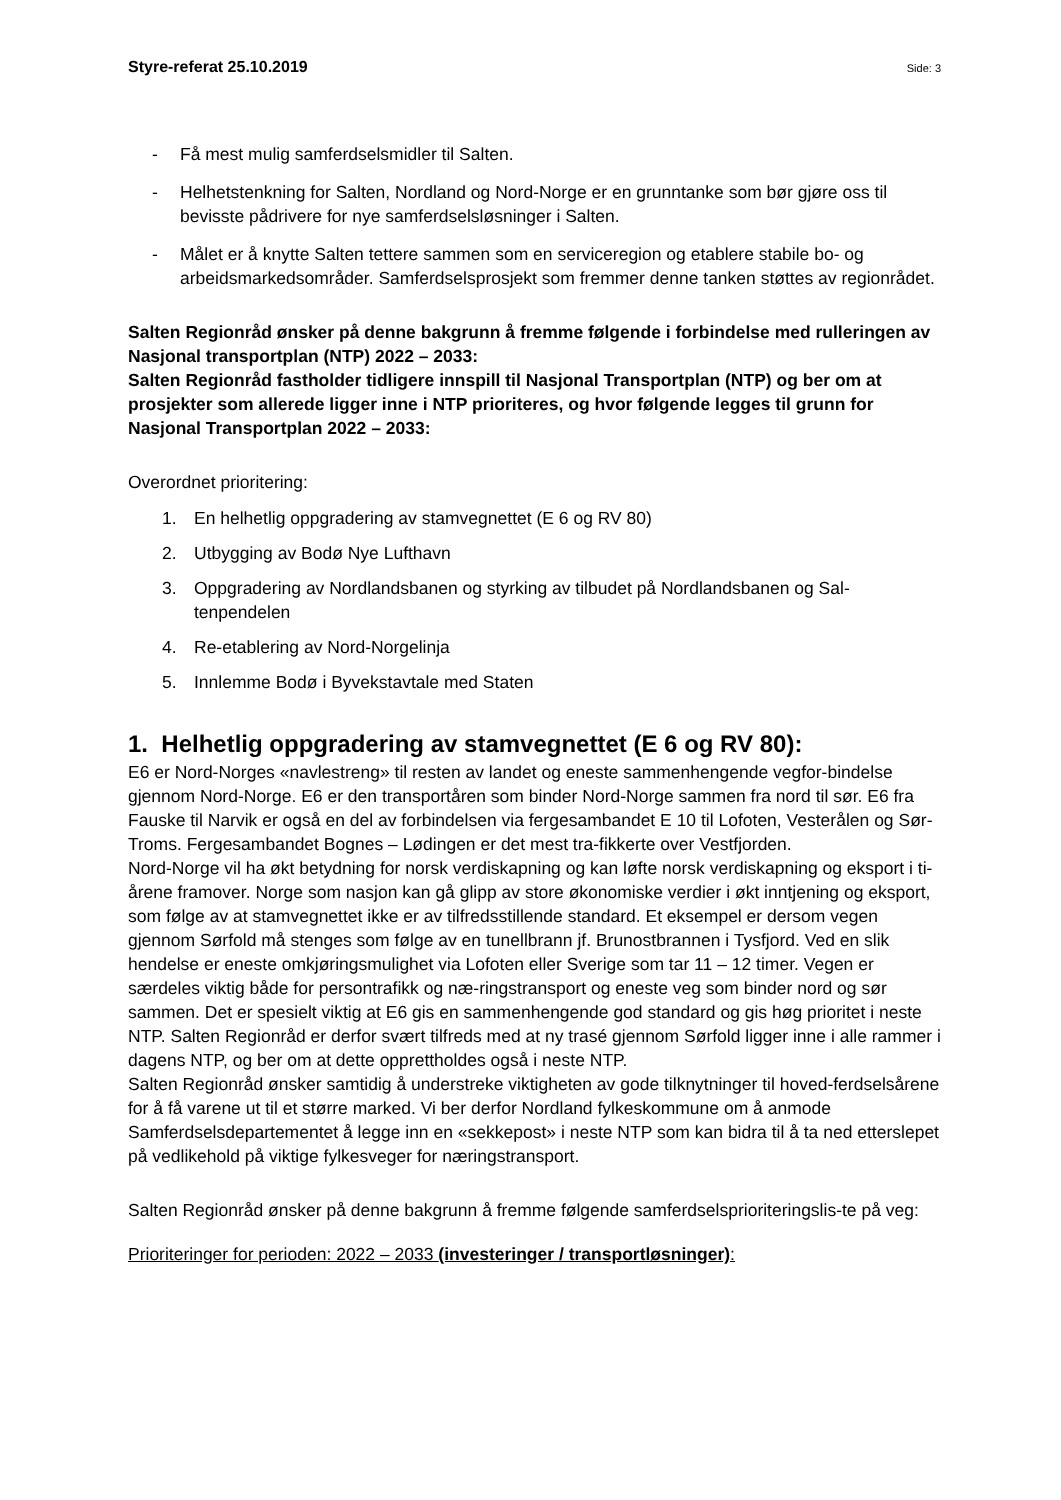Styre-referat 25.10.2019 Side: 3
- Få mest mulig samferdselsmidler til Salten.
- Helhetstenkning for Salten, Nordland og Nord-Norge er en grunntanke som bør gjøre oss til bevisste pådrivere for nye samferdselsløsninger i Salten.
- Målet er å knytte Salten tettere sammen som en serviceregion og etablere stabile bo- og arbeidsmarkedsområder. Samferdselsprosjekt som fremmer denne tanken støttes av regionrådet.
Salten Regionråd ønsker på denne bakgrunn å fremme følgende i forbindelse med rulleringen av Nasjonal transportplan (NTP) 2022 – 2033:
Salten Regionråd fastholder tidligere innspill til Nasjonal Transportplan (NTP) og ber om at prosjekter som allerede ligger inne i NTP prioriteres, og hvor følgende legges til grunn for Nasjonal Transportplan 2022 – 2033:
Overordnet prioritering:
1. En helhetlig oppgradering av stamvegnettet (E 6 og RV 80)
2. Utbygging av Bodø Nye Lufthavn
3. Oppgradering av Nordlandsbanen og styrking av tilbudet på Nordlandsbanen og Sal-tenpendelen
4. Re-etablering av Nord-Norgelinja
5. Innlemme Bodø i Byvekstavtale med Staten
1. Helhetlig oppgradering av stamvegnettet (E 6 og RV 80):
E6 er Nord-Norges «navlestreng» til resten av landet og eneste sammenhengende vegfor-bindelse gjennom Nord-Norge. E6 er den transportåren som binder Nord-Norge sammen fra nord til sør. E6 fra Fauske til Narvik er også en del av forbindelsen via fergesambandet E 10 til Lofoten, Vesterålen og Sør-Troms. Fergesambandet Bognes – Lødingen er det mest tra-fikkerte over Vestfjorden.
Nord-Norge vil ha økt betydning for norsk verdiskapning og kan løfte norsk verdiskapning og eksport i ti-årene framover. Norge som nasjon kan gå glipp av store økonomiske verdier i økt inntjening og eksport, som følge av at stamvegnettet ikke er av tilfredsstillende standard. Et eksempel er dersom vegen gjennom Sørfold må stenges som følge av en tunellbrann jf. Brunostbrannen i Tysfjord. Ved en slik hendelse er eneste omkjøringsmulighet via Lofoten eller Sverige som tar 11 – 12 timer. Vegen er særdeles viktig både for persontrafikk og næ-ringstransport og eneste veg som binder nord og sør sammen. Det er spesielt viktig at E6 gis en sammenhengende god standard og gis høg prioritet i neste NTP. Salten Regionråd er derfor svært tilfreds med at ny trasé gjennom Sørfold ligger inne i alle rammer i dagens NTP, og ber om at dette opprettholdes også i neste NTP.
Salten Regionråd ønsker samtidig å understreke viktigheten av gode tilknytninger til hoved-ferdselsårene for å få varene ut til et større marked. Vi ber derfor Nordland fylkeskommune om å anmode Samferdselsdepartementet å legge inn en «sekkepost» i neste NTP som kan bidra til å ta ned etterslepet på vedlikehold på viktige fylkesveger for næringstransport.
Salten Regionråd ønsker på denne bakgrunn å fremme følgende samferdselsprioriteringslis-te på veg:
Prioriteringer for perioden: 2022 – 2033 (investeringer / transportløsninger):